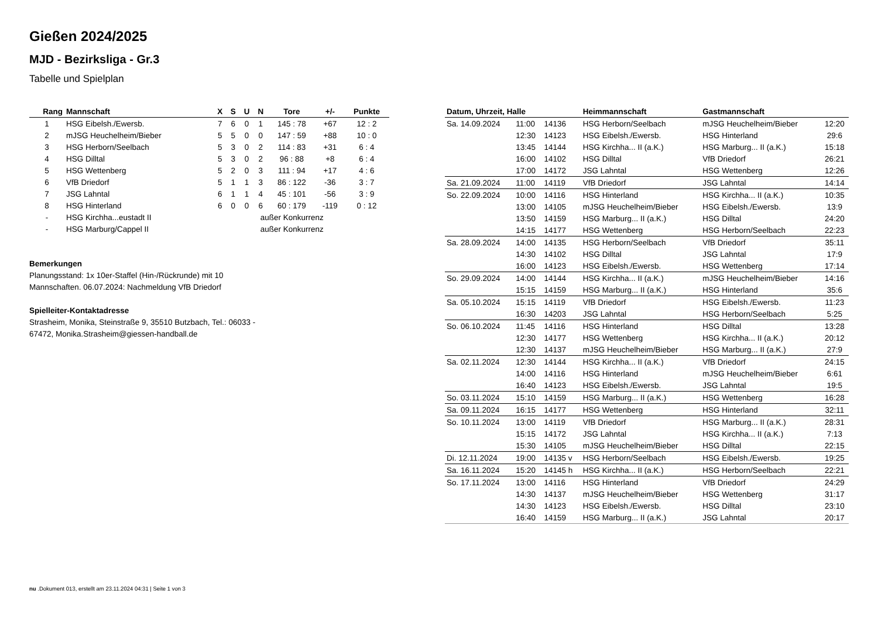Gießen 2024/2025
MJD - Bezirksliga - Gr.3
Tabelle und Spielplan
| Rang | Mannschaft | X | S | U | N | Tore | +/- | Punkte |
| --- | --- | --- | --- | --- | --- | --- | --- | --- |
| 1 | HSG Eibelsh./Ewersb. | 7 | 6 | 0 | 1 | 145 : 78 | +67 | 12 : 2 |
| 2 | mJSG Heuchelheim/Bieber | 5 | 5 | 0 | 0 | 147 : 59 | +88 | 10 : 0 |
| 3 | HSG Herborn/Seelbach | 5 | 3 | 0 | 2 | 114 : 83 | +31 | 6 : 4 |
| 4 | HSG Dilltal | 5 | 3 | 0 | 2 | 96 : 88 | +8 | 6 : 4 |
| 5 | HSG Wettenberg | 5 | 2 | 0 | 3 | 111 : 94 | +17 | 4 : 6 |
| 6 | VfB Driedorf | 5 | 1 | 1 | 3 | 86 : 122 | -36 | 3 : 7 |
| 7 | JSG Lahntal | 6 | 1 | 1 | 4 | 45 : 101 | -56 | 3 : 9 |
| 8 | HSG Hinterland | 6 | 0 | 0 | 6 | 60 : 179 | -119 | 0 : 12 |
| - | HSG Kirchha...eustadt II | | | außer Konkurrenz | | | | |
| - | HSG Marburg/Cappel II | | | außer Konkurrenz | | | | |
Bemerkungen
Planungsstand: 1x 10er-Staffel (Hin-/Rückrunde) mit 10
Mannschaften. 06.07.2024: Nachmeldung VfB Driedorf
Spielleiter-Kontaktadresse
Strasheim, Monika, Steinstraße 9, 35510 Butzbach, Tel.: 06033 -
67472, Monika.Strasheim@giessen-handball.de
| Datum, Uhrzeit, Halle | | | Heimmannschaft | Gastmannschaft | |
| --- | --- | --- | --- | --- | --- |
| Sa. 14.09.2024 | 11:00 | 14136 | HSG Herborn/Seelbach | mJSG Heuchelheim/Bieber | 12:20 |
| | 12:30 | 14123 | HSG Eibelsh./Ewersb. | HSG Hinterland | 29:6 |
| | 13:45 | 14144 | HSG Kirchha... II (a.K.) | HSG Marburg... II (a.K.) | 15:18 |
| | 16:00 | 14102 | HSG Dilltal | VfB Driedorf | 26:21 |
| | 17:00 | 14172 | JSG Lahntal | HSG Wettenberg | 12:26 |
| Sa. 21.09.2024 | 11:00 | 14119 | VfB Driedorf | JSG Lahntal | 14:14 |
| So. 22.09.2024 | 10:00 | 14116 | HSG Hinterland | HSG Kirchha... II (a.K.) | 10:35 |
| | 13:00 | 14105 | mJSG Heuchelheim/Bieber | HSG Eibelsh./Ewersb. | 13:9 |
| | 13:50 | 14159 | HSG Marburg... II (a.K.) | HSG Dilltal | 24:20 |
| | 14:15 | 14177 | HSG Wettenberg | HSG Herborn/Seelbach | 22:23 |
| Sa. 28.09.2024 | 14:00 | 14135 | HSG Herborn/Seelbach | VfB Driedorf | 35:11 |
| | 14:30 | 14102 | HSG Dilltal | JSG Lahntal | 17:9 |
| | 16:00 | 14123 | HSG Eibelsh./Ewersb. | HSG Wettenberg | 17:14 |
| So. 29.09.2024 | 14:00 | 14144 | HSG Kirchha... II (a.K.) | mJSG Heuchelheim/Bieber | 14:16 |
| | 15:15 | 14159 | HSG Marburg... II (a.K.) | HSG Hinterland | 35:6 |
| Sa. 05.10.2024 | 15:15 | 14119 | VfB Driedorf | HSG Eibelsh./Ewersb. | 11:23 |
| | 16:30 | 14203 | JSG Lahntal | HSG Herborn/Seelbach | 5:25 |
| So. 06.10.2024 | 11:45 | 14116 | HSG Hinterland | HSG Dilltal | 13:28 |
| | 12:30 | 14177 | HSG Wettenberg | HSG Kirchha... II (a.K.) | 20:12 |
| | 12:30 | 14137 | mJSG Heuchelheim/Bieber | HSG Marburg... II (a.K.) | 27:9 |
| Sa. 02.11.2024 | 12:30 | 14144 | HSG Kirchha... II (a.K.) | VfB Driedorf | 24:15 |
| | 14:00 | 14116 | HSG Hinterland | mJSG Heuchelheim/Bieber | 6:61 |
| | 16:40 | 14123 | HSG Eibelsh./Ewersb. | JSG Lahntal | 19:5 |
| So. 03.11.2024 | 15:10 | 14159 | HSG Marburg... II (a.K.) | HSG Wettenberg | 16:28 |
| Sa. 09.11.2024 | 16:15 | 14177 | HSG Wettenberg | HSG Hinterland | 32:11 |
| So. 10.11.2024 | 13:00 | 14119 | VfB Driedorf | HSG Marburg... II (a.K.) | 28:31 |
| | 15:15 | 14172 | JSG Lahntal | HSG Kirchha... II (a.K.) | 7:13 |
| | 15:30 | 14105 | mJSG Heuchelheim/Bieber | HSG Dilltal | 22:15 |
| Di. 12.11.2024 | 19:00 | 14135 v | HSG Herborn/Seelbach | HSG Eibelsh./Ewersb. | 19:25 |
| Sa. 16.11.2024 | 15:20 | 14145 h | HSG Kirchha... II (a.K.) | HSG Herborn/Seelbach | 22:21 |
| So. 17.11.2024 | 13:00 | 14116 | HSG Hinterland | VfB Driedorf | 24:29 |
| | 14:30 | 14137 | mJSG Heuchelheim/Bieber | HSG Wettenberg | 31:17 |
| | 14:30 | 14123 | HSG Eibelsh./Ewersb. | HSG Dilltal | 23:10 |
| | 16:40 | 14159 | HSG Marburg... II (a.K.) | JSG Lahntal | 20:17 |
nu .Dokument 013, erstellt am 23.11.2024 04:31 | Seite 1 von 3